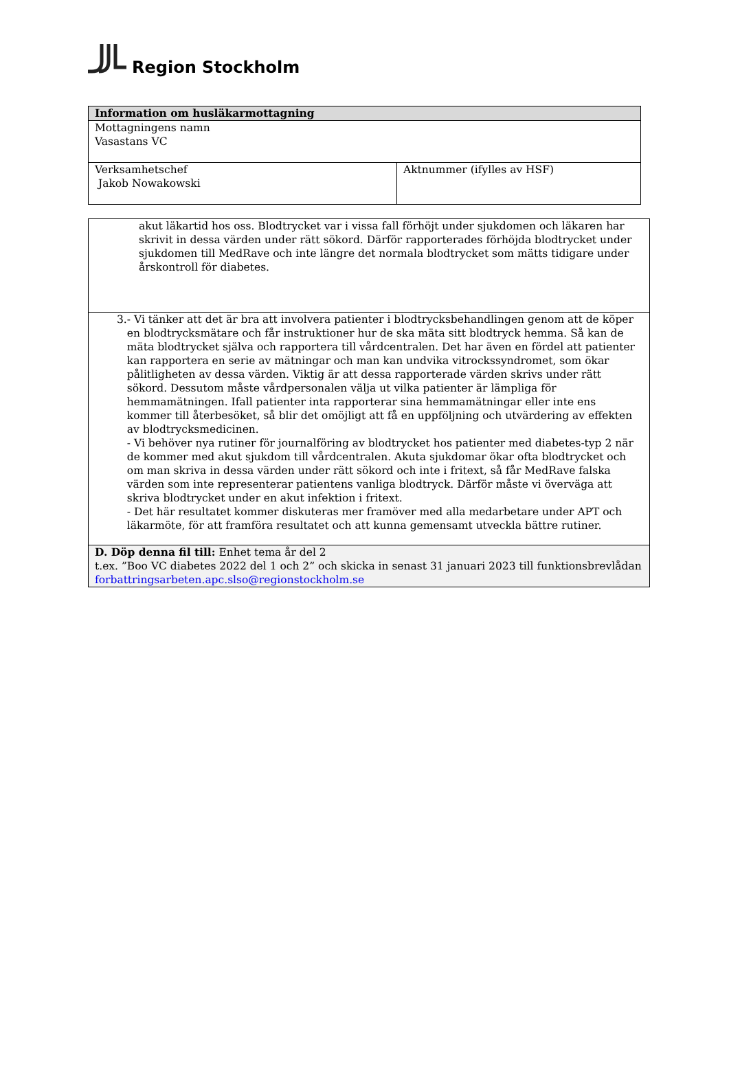Region Stockholm
| Information om husläkarmottagning | |
| --- | --- |
| Mottagningens namn Vasastans VC | |
| Verksamhetschef Jakob Nowakowski | Aktnummer (ifylles av HSF) |
| akut läkartid hos oss. Blodtrycket var i vissa fall förhöjt under sjukdomen och läkaren har skrivit in dessa värden under rätt sökord. Därför rapporterades förhöjda blodtrycket under sjukdomen till MedRave och inte längre det normala blodtrycket som mätts tidigare under årskontroll för diabetes. |
| 3. - Vi tänker att det är bra att involvera patienter i blodtrycksbehandlingen genom att de köper en blodtrycksmätare och får instruktioner hur de ska mäta sitt blodtryck hemma. Så kan de mäta blodtrycket själva och rapportera till vårdcentralen. Det har även en fördel att patienter kan rapportera en serie av mätningar och man kan undvika vitrockssyndromet, som ökar pålitligheten av dessa värden. Viktig är att dessa rapporterade värden skrivs under rätt sökord. Dessutom måste vårdpersonalen välja ut vilka patienter är lämpliga för hemmamätningen. Ifall patienter inta rapporterar sina hemmamätningar eller inte ens kommer till återbesöket, så blir det omöjligt att få en uppföljning och utvärdering av effekten av blodtrycksmedicinen. - Vi behöver nya rutiner för journalföring av blodtrycket hos patienter med diabetes-typ 2 när de kommer med akut sjukdom till vårdcentralen. Akuta sjukdomar ökar ofta blodtrycket och om man skriva in dessa värden under rätt sökord och inte i fritext, så får MedRave falska värden som inte representerar patientens vanliga blodtryck. Därför måste vi överväga att skriva blodtrycket under en akut infektion i fritext. - Det här resultatet kommer diskuteras mer framöver med alla medarbetare under APT och läkarmöte, för att framföra resultatet och att kunna gemensamt utveckla bättre rutiner. |
| D. Döp denna fil till: Enhet tema år del 2 t.ex. ”Boo VC diabetes 2022 del 1 och 2” och skicka in senast 31 januari 2023 till funktionsbrevlådan forbattringsarbeten.apc.slso@regionstockholm.se |